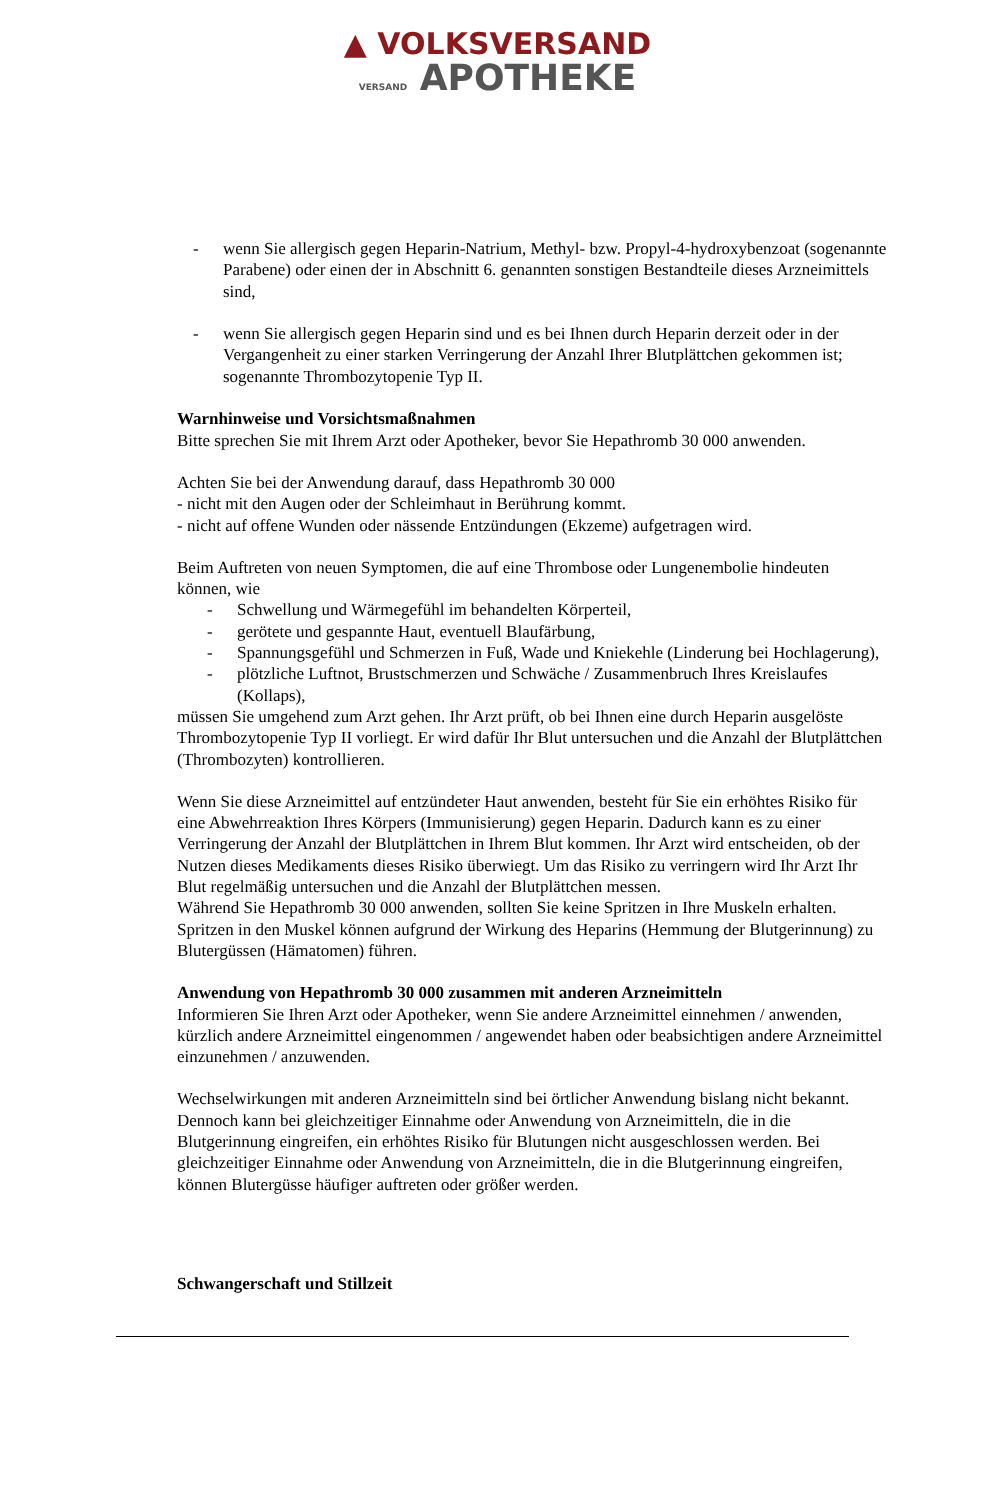▲ VOLKSVERSAND
VERSAND APOTHEKE
- wenn Sie allergisch gegen Heparin-Natrium, Methyl- bzw. Propyl-4-hydroxybenzoat (sogenannte Parabene) oder einen der in Abschnitt 6. genannten sonstigen Bestandteile dieses Arzneimittels sind,
- wenn Sie allergisch gegen Heparin sind und es bei Ihnen durch Heparin derzeit oder in der Vergangenheit zu einer starken Verringerung der Anzahl Ihrer Blutplättchen gekommen ist; sogenannte Thrombozytopenie Typ II.
Warnhinweise und Vorsichtsmaßnahmen
Bitte sprechen Sie mit Ihrem Arzt oder Apotheker, bevor Sie Hepathromb 30 000 anwenden.
Achten Sie bei der Anwendung darauf, dass Hepathromb 30 000
- nicht mit den Augen oder der Schleimhaut in Berührung kommt.
- nicht auf offene Wunden oder nässende Entzündungen (Ekzeme) aufgetragen wird.
Beim Auftreten von neuen Symptomen, die auf eine Thrombose oder Lungenembolie hindeuten können, wie
- Schwellung und Wärmegefühl im behandelten Körperteil,
- gerötete und gespannte Haut, eventuell Blaufärbung,
- Spannungsgefühl und Schmerzen in Fuß, Wade und Kniekehle (Linderung bei Hochlagerung),
- plötzliche Luftnot, Brustschmerzen und Schwäche / Zusammenbruch Ihres Kreislaufes (Kollaps),
müssen Sie umgehend zum Arzt gehen. Ihr Arzt prüft, ob bei Ihnen eine durch Heparin ausgelöste Thrombozytopenie Typ II vorliegt. Er wird dafür Ihr Blut untersuchen und die Anzahl der Blutplättchen (Thrombozyten) kontrollieren.
Wenn Sie diese Arzneimittel auf entzündeter Haut anwenden, besteht für Sie ein erhöhtes Risiko für eine Abwehrreaktion Ihres Körpers (Immunisierung) gegen Heparin. Dadurch kann es zu einer Verringerung der Anzahl der Blutplättchen in Ihrem Blut kommen. Ihr Arzt wird entscheiden, ob der Nutzen dieses Medikaments dieses Risiko überwiegt. Um das Risiko zu verringern wird Ihr Arzt Ihr Blut regelmäßig untersuchen und die Anzahl der Blutplättchen messen.
Während Sie Hepathromb 30 000 anwenden, sollten Sie keine Spritzen in Ihre Muskeln erhalten. Spritzen in den Muskel können aufgrund der Wirkung des Heparins (Hemmung der Blutgerinnung) zu Blutergüssen (Hämatomen) führen.
Anwendung von Hepathromb 30 000 zusammen mit anderen Arzneimitteln
Informieren Sie Ihren Arzt oder Apotheker, wenn Sie andere Arzneimittel einnehmen / anwenden, kürzlich andere Arzneimittel eingenommen / angewendet haben oder beabsichtigen andere Arzneimittel einzunehmen / anzuwenden.
Wechselwirkungen mit anderen Arzneimitteln sind bei örtlicher Anwendung bislang nicht bekannt.
Dennoch kann bei gleichzeitiger Einnahme oder Anwendung von Arzneimitteln, die in die Blutgerinnung eingreifen, ein erhöhtes Risiko für Blutungen nicht ausgeschlossen werden. Bei gleichzeitiger Einnahme oder Anwendung von Arzneimitteln, die in die Blutgerinnung eingreifen, können Blutergüsse häufiger auftreten oder größer werden.
Schwangerschaft und Stillzeit